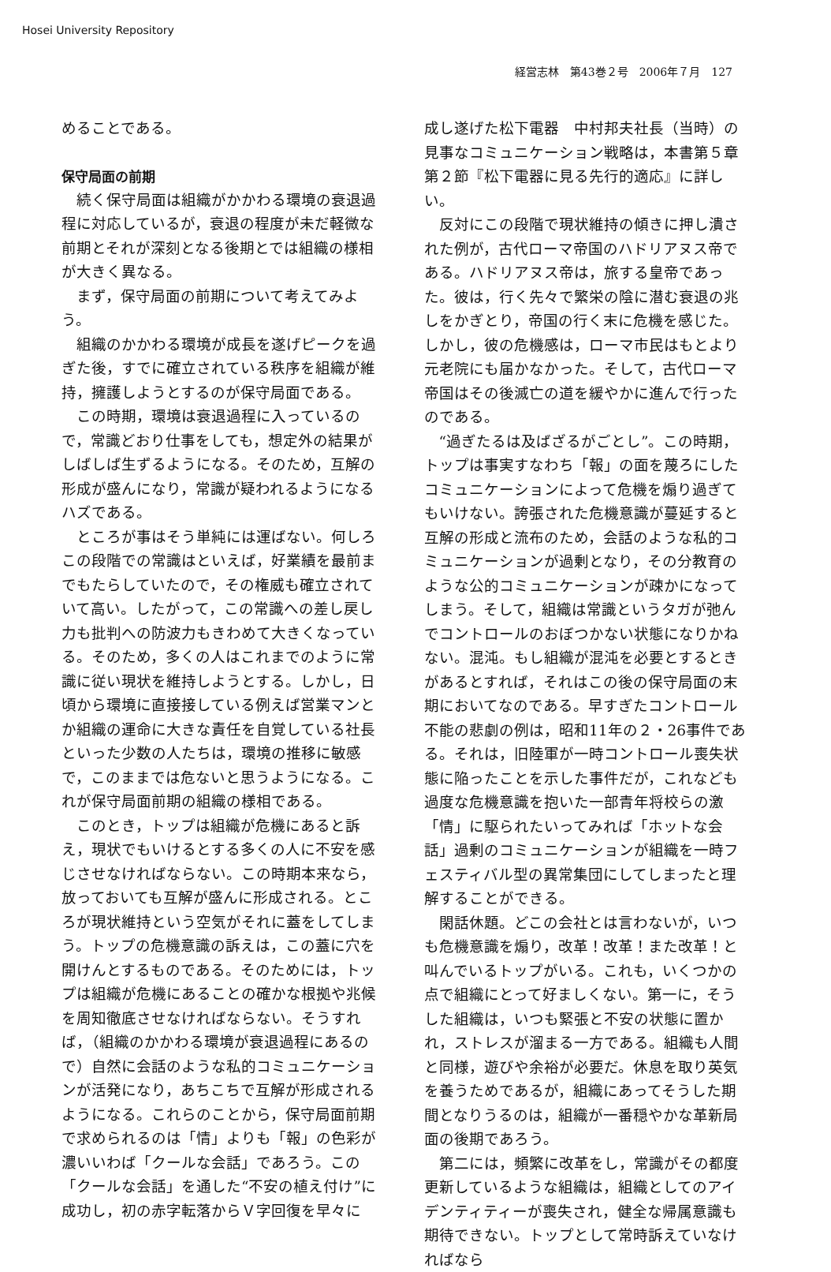Hosei University Repository
経営志林　第43巻２号　2006年７月　127
めることである。
保守局面の前期
続く保守局面は組織がかかわる環境の衰退過程に対応しているが，衰退の程度が未だ軽微な前期とそれが深刻となる後期とでは組織の様相が大きく異なる。
まず，保守局面の前期について考えてみよう。
組織のかかわる環境が成長を遂げピークを過ぎた後，すでに確立されている秩序を組織が維持，擁護しようとするのが保守局面である。
この時期，環境は衰退過程に入っているので，常識どおり仕事をしても，想定外の結果がしばしば生ずるようになる。そのため，互解の形成が盛んになり，常識が疑われるようになるハズである。
ところが事はそう単純には運ばない。何しろこの段階での常識はといえば，好業績を最前までもたらしていたので，その権威も確立されていて高い。したがって，この常識への差し戻し力も批判への防波力もきわめて大きくなっている。そのため，多くの人はこれまでのように常識に従い現状を維持しようとする。しかし，日頃から環境に直接接している例えば営業マンとか組織の運命に大きな責任を自覚している社長といった少数の人たちは，環境の推移に敏感で，このままでは危ないと思うようになる。これが保守局面前期の組織の様相である。
このとき，トップは組織が危機にあると訴え，現状でもいけるとする多くの人に不安を感じさせなければならない。この時期本来なら，放っておいても互解が盛んに形成される。ところが現状維持という空気がそれに蓋をしてしまう。トップの危機意識の訴えは，この蓋に穴を開けんとするものである。そのためには，トップは組織が危機にあることの確かな根拠や兆候を周知徹底させなければならない。そうすれば，（組織のかかわる環境が衰退過程にあるので）自然に会話のような私的コミュニケーションが活発になり，あちこちで互解が形成されるようになる。これらのことから，保守局面前期で求められるのは「情」よりも「報」の色彩が濃いいわば「クールな会話」であろう。この「クールな会話」を通した“不安の植え付け”に成功し，初の赤字転落からＶ字回復を早々に
成し遂げた松下電器　中村邦夫社長（当時）の見事なコミュニケーション戦略は，本書第５章第２節『松下電器に見る先行的適応』に詳しい。
反対にこの段階で現状維持の傾きに押し潰された例が，古代ローマ帝国のハドリアヌス帝である。ハドリアヌス帝は，旅する皇帝であった。彼は，行く先々で繁栄の陰に潜む衰退の兆しをかぎとり，帝国の行く末に危機を感じた。しかし，彼の危機感は，ローマ市民はもとより元老院にも届かなかった。そして，古代ローマ帝国はその後滅亡の道を緩やかに進んで行ったのである。
“過ぎたるは及ばざるがごとし”。この時期，トップは事実すなわち「報」の面を蔑ろにしたコミュニケーションによって危機を煽り過ぎてもいけない。誇張された危機意識が蔓延すると互解の形成と流布のため，会話のような私的コミュニケーションが過剰となり，その分教育のような公的コミュニケーションが疎かになってしまう。そして，組織は常識というタガが弛んでコントロールのおぼつかない状態になりかねない。混沌。もし組織が混沌を必要とするときがあるとすれば，それはこの後の保守局面の末期においてなのである。早すぎたコントロール不能の悲劇の例は，昭和11年の２・26事件である。それは，旧陸軍が一時コントロール喪失状態に陥ったことを示した事件だが，これなども過度な危機意識を抱いた一部青年将校らの激「情」に駆られたいってみれば「ホットな会話」過剰のコミュニケーションが組織を一時フェスティバル型の異常集団にしてしまったと理解することができる。
閑話休題。どこの会社とは言わないが，いつも危機意識を煽り，改革！改革！また改革！と叫んでいるトップがいる。これも，いくつかの点で組織にとって好ましくない。第一に，そうした組織は，いつも緊張と不安の状態に置かれ，ストレスが溜まる一方である。組織も人間と同様，遊びや余裕が必要だ。休息を取り英気を養うためであるが，組織にあってそうした期間となりうるのは，組織が一番穏やかな革新局面の後期であろう。
第二には，頻繁に改革をし，常識がその都度更新しているような組織は，組織としてのアイデンティティーが喪失され，健全な帰属意識も期待できない。トップとして常時訴えていなければなら